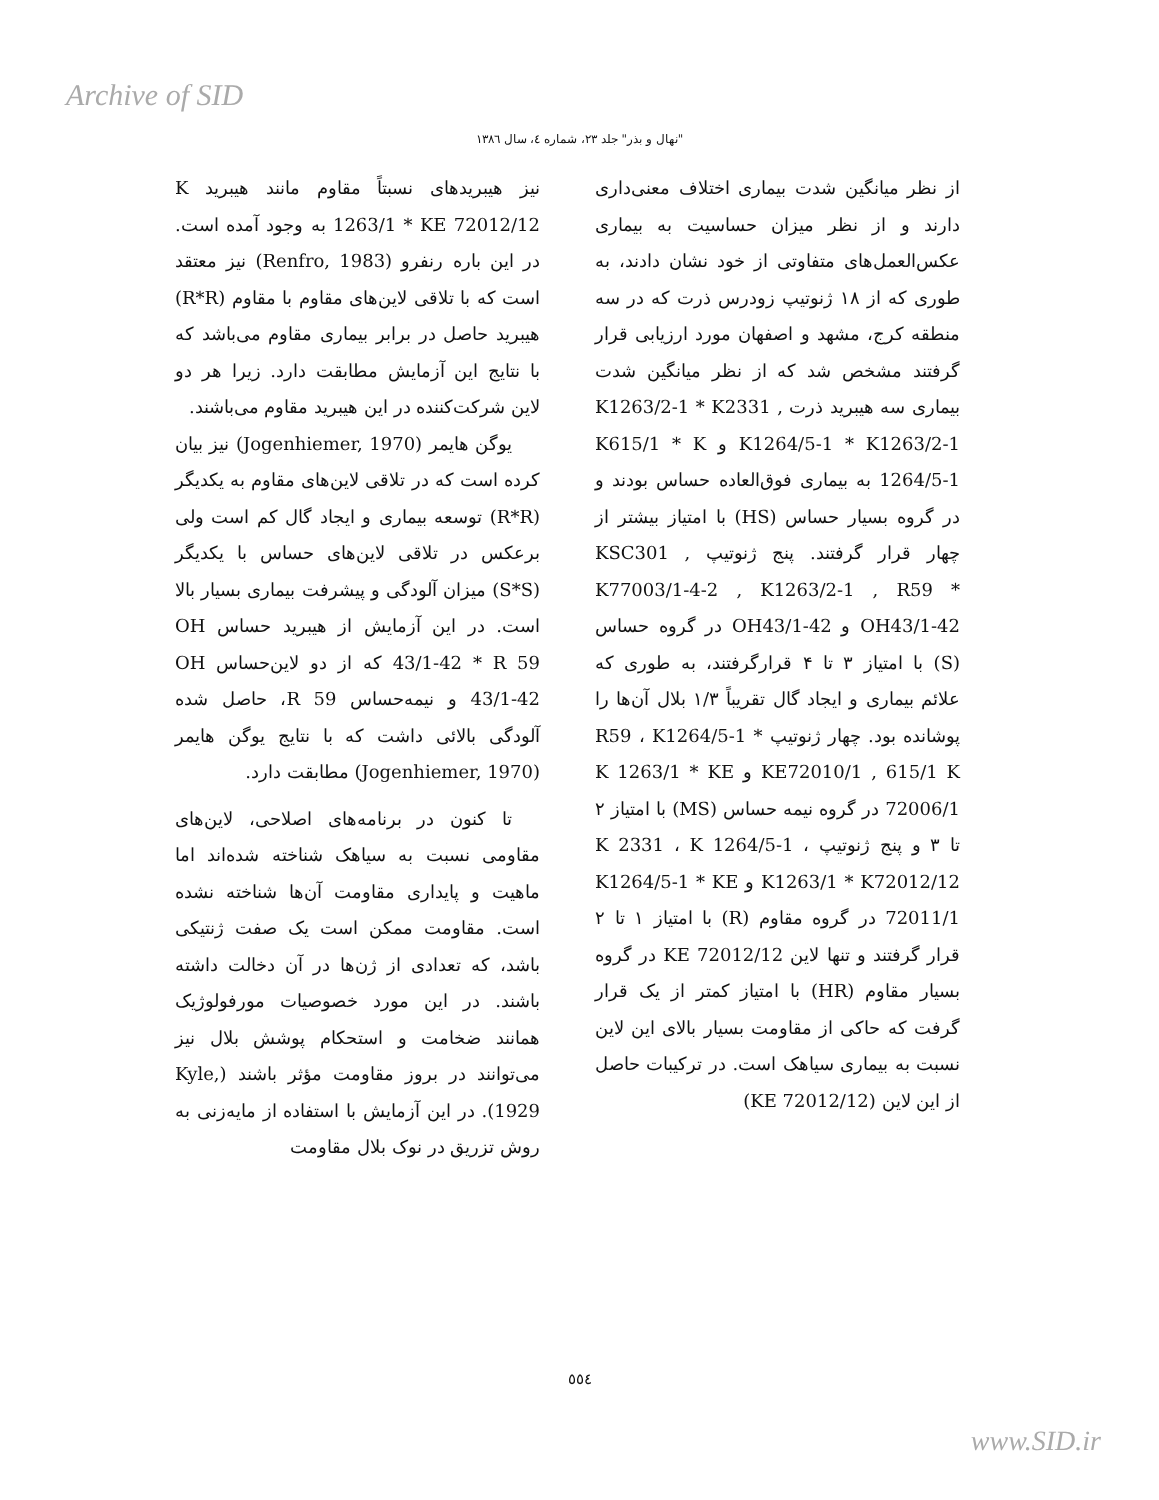Archive of SID
"نهال و بذر" جلد ۲۳، شماره ٤، سال ۱۳۸٦
از نظر میانگین شدت بیماری اختلاف معنی‌داری دارند و از نظر میزان حساسیت به بیماری عکس‌العمل‌های متفاوتی از خود نشان دادند، به طوری که از ۱۸ ژنوتیپ زودرس ذرت که در سه منطقه کرج، مشهد و اصفهان مورد ارزیابی قرار گرفتند مشخص شد که از نظر میانگین شدت بیماری سه هیبرید ذرت K1263/2-1 * K2331 , K1264/5-1 * K1263/2-1 و K615/1 * K 1264/5-1 به بیماری فوق‌العاده حساس بودند و در گروه بسیار حساس (HS) با امتیاز بیشتر از چهار قرار گرفتند. پنج ژنوتیپ KSC301 , K77003/1-4-2 , K1263/2-1 , R59 * OH43/1-42 و OH43/1-42 در گروه حساس (S) با امتیاز ۳ تا ۴ قرارگرفتند، به طوری که علائم بیماری و ایجاد گال تقریباً ۱/۳ بلال آن‌ها را پوشانده بود. چهار ژنوتیپ R59 ، K1264/5-1 * KE72010/1 , 615/1 K و K 1263/1 * KE 72006/1 در گروه نیمه حساس (MS) با امتیاز ۲ تا ۳ و پنج ژنوتیپ K 2331 ، K 1264/5-1 ، K1263/1 * K72012/12 و K1264/5-1 * KE 72011/1 در گروه مقاوم (R) با امتیاز ۱ تا ۲ قرار گرفتند و تنها لاین KE 72012/12 در گروه بسیار مقاوم (HR) با امتیاز کمتر از یک قرار گرفت که حاکی از مقاومت بسیار بالای این لاین نسبت به بیماری سیاهک است. در ترکیبات حاصل از این لاین (KE 72012/12)
نیز هیبریدهای نسبتاً مقاوم مانند هیبرید K 1263/1 * KE 72012/12 به وجود آمده است. در این باره رنفرو (Renfro, 1983) نیز معتقد است که با تلاقی لاین‌های مقاوم با مقاوم (R*R) هیبرید حاصل در برابر بیماری مقاوم می‌باشد که با نتایج این آزمایش مطابقت دارد. زیرا هر دو لاین شرکت‌کننده در این هیبرید مقاوم می‌باشند.
یوگن هایمر (Jogenhiemer, 1970) نیز بیان کرده است که در تلاقی لاین‌های مقاوم به یکدیگر (R*R) توسعه بیماری و ایجاد گال کم است ولی برعکس در تلاقی لاین‌های حساس با یکدیگر (S*S) میزان آلودگی و پیشرفت بیماری بسیار بالا است. در این آزمایش از هیبرید حساس OH 43/1-42 * R 59 که از دو لاین‌حساس OH 43/1-42 و نیمه‌حساس R 59، حاصل شده آلودگی بالائی داشت که با نتایج یوگن هایمر (Jogenhiemer, 1970) مطابقت دارد.
تا کنون در برنامه‌های اصلاحی، لاین‌های مقاومی نسبت به سیاهک شناخته شده‌اند اما ماهیت و پایداری مقاومت آن‌ها شناخته نشده است. مقاومت ممکن است یک صفت ژنتیکی باشد، که تعدادی از ژن‌ها در آن دخالت داشته باشند. در این مورد خصوصیات مورفولوژیک همانند ضخامت و استحکام پوشش بلال نیز می‌توانند در بروز مقاومت مؤثر باشند (Kyle, 1929). در این آزمایش با استفاده از مایه‌زنی به روش تزریق در نوک بلال مقاومت
٥٥٤
www.SID.ir